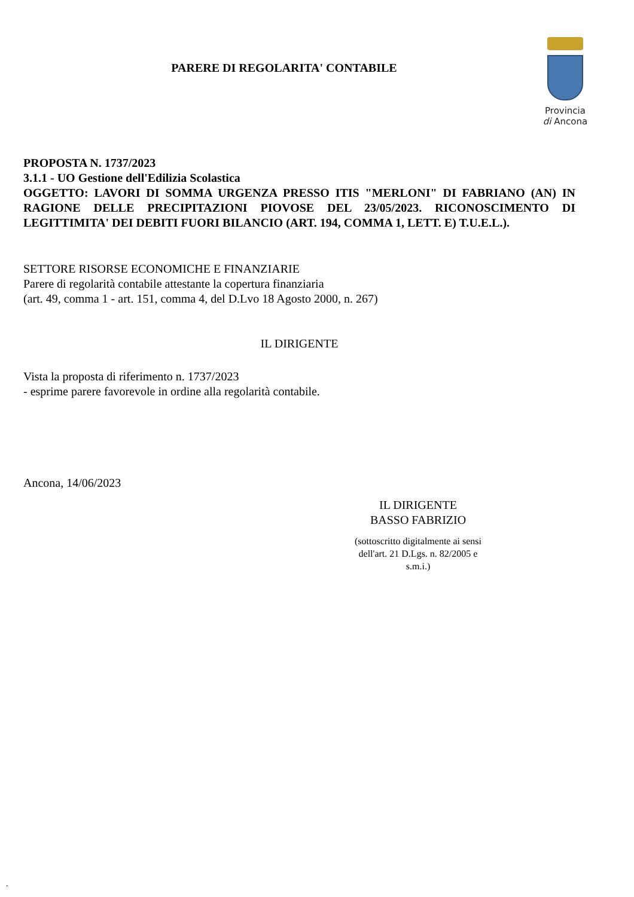PARERE DI REGOLARITA' CONTABILE
Provincia
di Ancona
PROPOSTA N. 1737/2023
3.1.1 - UO Gestione dell'Edilizia Scolastica
OGGETTO: LAVORI DI SOMMA URGENZA PRESSO ITIS "MERLONI" DI FABRIANO (AN) IN RAGIONE DELLE PRECIPITAZIONI PIOVOSE DEL 23/05/2023. RICONOSCIMENTO DI LEGITTIMITA' DEI DEBITI FUORI BILANCIO (ART. 194, COMMA 1, LETT. E) T.U.E.L.).
SETTORE RISORSE ECONOMICHE E FINANZIARIE
Parere di regolarità contabile attestante la copertura finanziaria
(art. 49, comma 1 - art. 151, comma 4, del D.Lvo 18 Agosto 2000, n. 267)
IL DIRIGENTE
Vista la proposta di riferimento n. 1737/2023
- esprime parere favorevole in ordine alla regolarità contabile.
Ancona, 14/06/2023
IL DIRIGENTE
BASSO FABRIZIO
(sottoscritto digitalmente ai sensi dell'art. 21 D.Lgs. n. 82/2005 e s.m.i.)
.